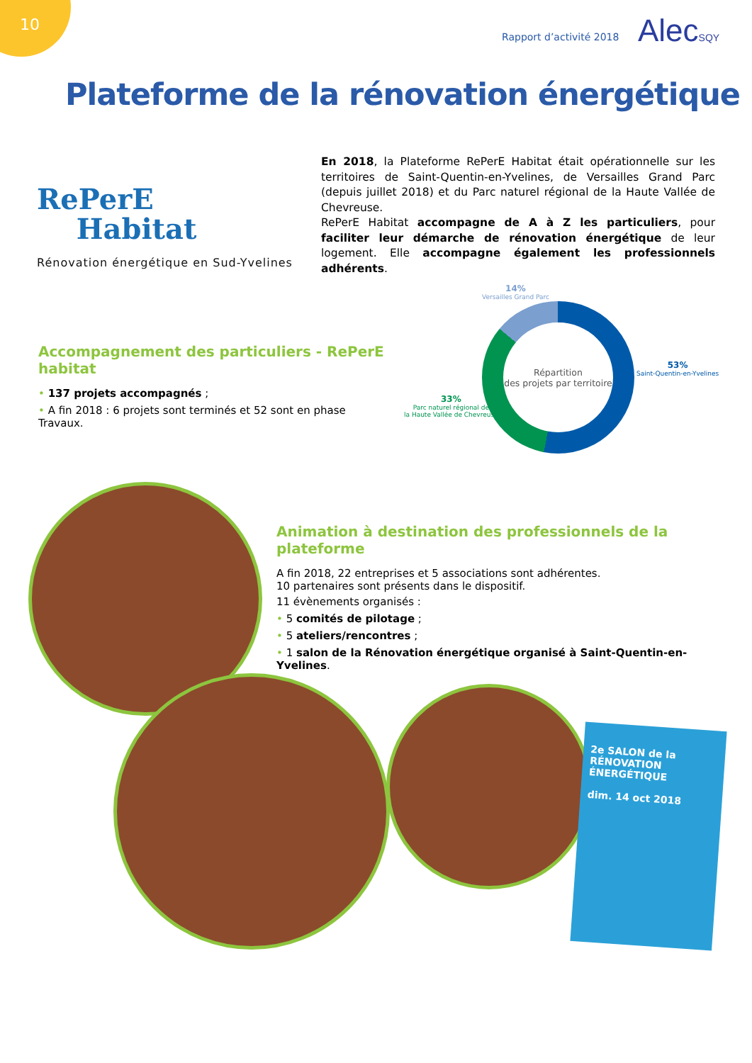10
Rapport d’activité 2018 AlecSQY
Plateforme de la rénovation énergétique
RePerE
Habitat
Rénovation énergétique en Sud-Yvelines
En 2018, la Plateforme RePerE Habitat était opérationnelle sur les territoires de Saint-Quentin-en-Yvelines, de Versailles Grand Parc (depuis juillet 2018) et du Parc naturel régional de la Haute Vallée de Chevreuse.
RePerE Habitat accompagne de A à Z les particuliers, pour faciliter leur démarche de rénovation énergétique de leur logement. Elle accompagne également les professionnels adhérents.
Accompagnement des particuliers - RePerE habitat
• 137 projets accompagnés ;
• A fin 2018 : 6 projets sont terminés et 52 sont en phase Travaux.
14%
Versailles Grand Parc
53%
Saint-Quentin-en-Yvelines
33%
Parc naturel régional de
la Haute Vallée de Chevreuse
Répartition
des projets par territoire
Animation à destination des professionnels de la plateforme
A fin 2018, 22 entreprises et 5 associations sont adhérentes.
10 partenaires sont présents dans le dispositif.
11 évènements organisés :
• 5 comités de pilotage ;
• 5 ateliers/rencontres ;
• 1 salon de la Rénovation énergétique organisé à Saint-Quentin-en-Yvelines.
2e SALON de la
RÉNOVATION ÉNERGÉTIQUE
dim. 14 oct 2018